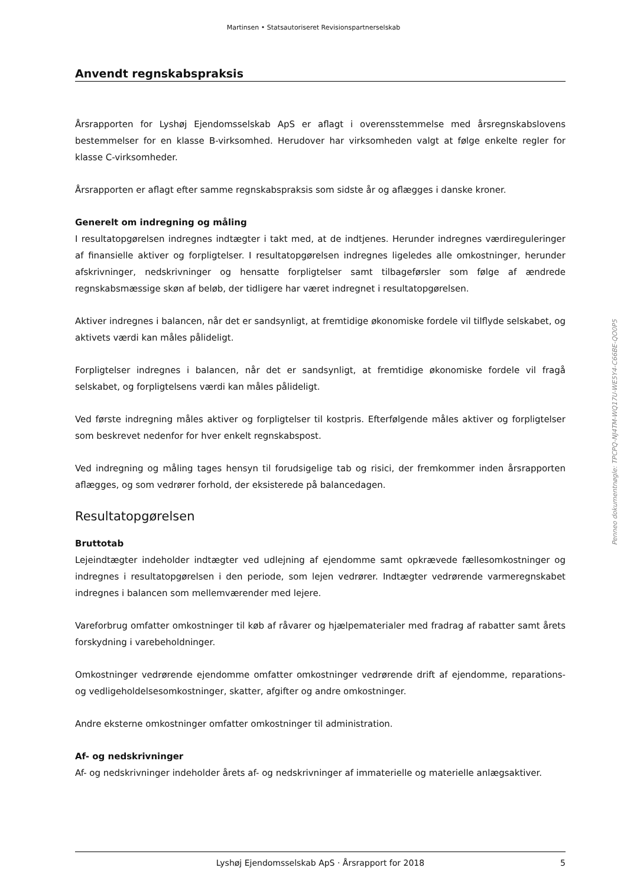Martinsen • Statsautoriseret Revisionspartnerselskab
Anvendt regnskabspraksis
Årsrapporten for Lyshøj Ejendomsselskab ApS er aflagt i overensstemmelse med årsregnskabslovens bestemmelser for en klasse B-virksomhed. Herudover har virksomheden valgt at følge enkelte regler for klasse C-virksomheder.
Årsrapporten er aflagt efter samme regnskabspraksis som sidste år og aflægges i danske kroner.
Generelt om indregning og måling
I resultatopgørelsen indregnes indtægter i takt med, at de indtjenes. Herunder indregnes værdireguleringer af finansielle aktiver og forpligtelser. I resultatopgørelsen indregnes ligeledes alle omkostninger, herunder afskrivninger, nedskrivninger og hensatte forpligtelser samt tilbageførsler som følge af ændrede regnskabsmæssige skøn af beløb, der tidligere har været indregnet i resultatopgørelsen.
Aktiver indregnes i balancen, når det er sandsynligt, at fremtidige økonomiske fordele vil tilflyde selskabet, og aktivets værdi kan måles pålideligt.
Forpligtelser indregnes i balancen, når det er sandsynligt, at fremtidige økonomiske fordele vil fragå selskabet, og forpligtelsens værdi kan måles pålideligt.
Ved første indregning måles aktiver og forpligtelser til kostpris. Efterfølgende måles aktiver og forpligtelser som beskrevet nedenfor for hver enkelt regnskabspost.
Ved indregning og måling tages hensyn til forudsigelige tab og risici, der fremkommer inden årsrapporten aflægges, og som vedrører forhold, der eksisterede på balancedagen.
Resultatopgørelsen
Bruttotab
Lejeindtægter indeholder indtægter ved udlejning af ejendomme samt opkrævede fællesomkostninger og indregnes i resultatopgørelsen i den periode, som lejen vedrører. Indtægter vedrørende varmeregnskabet indregnes i balancen som mellemværender med lejere.
Vareforbrug omfatter omkostninger til køb af råvarer og hjælpematerialer med fradrag af rabatter samt årets forskydning i varebeholdninger.
Omkostninger vedrørende ejendomme omfatter omkostninger vedrørende drift af ejendomme, reparations- og vedligeholdelsesomkostninger, skatter, afgifter og andre omkostninger.
Andre eksterne omkostninger omfatter omkostninger til administration.
Af- og nedskrivninger
Af- og nedskrivninger indeholder årets af- og nedskrivninger af immaterielle og materielle anlægsaktiver.
Penneo dokumentnøgle: TPCPQ-NJ4TM-WQ17U-WE5Y4-C66BE-QO0P5
Lyshøj Ejendomsselskab ApS · Årsrapport for 2018 5